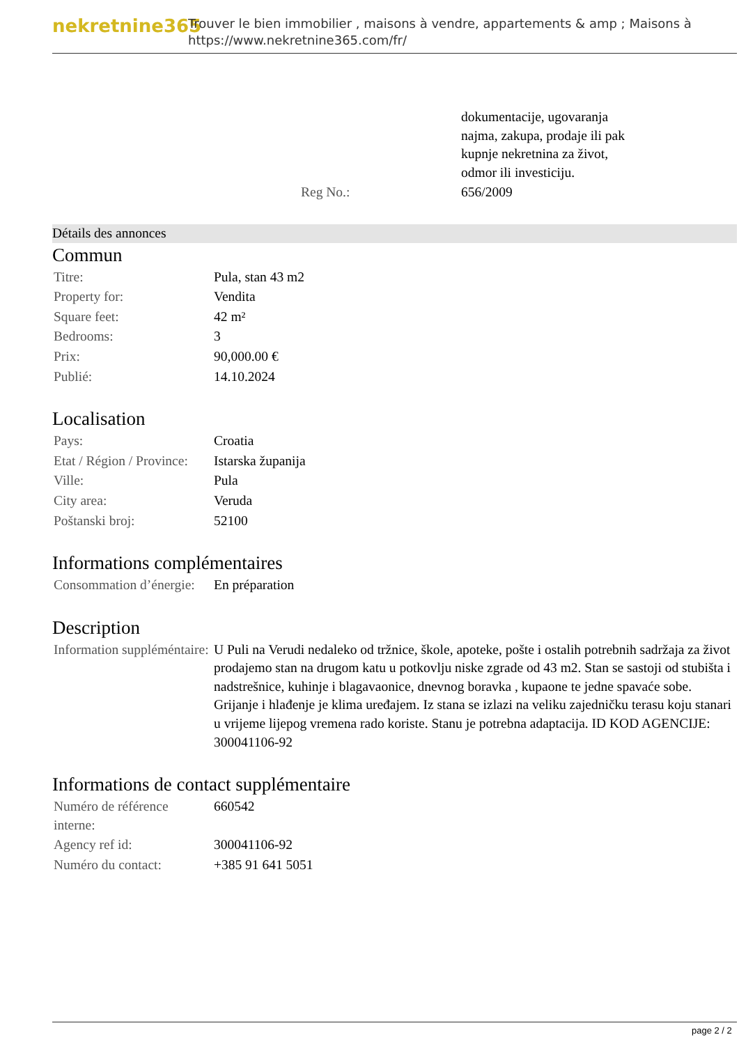nekretnine365
Trouver le bien immobilier , maisons à vendre, appartements & amp ; Maisons à
https://www.nekretnine365.com/fr/
| | dokumentacije, ugovaranja najma, zakupa, prodaje ili pak kupnje nekretnina za život, odmor ili investiciju. |
| Reg No.: | 656/2009 |
Détails des annonces
Commun
| Titre: | Pula, stan 43 m2 |
| Property for: | Vendita |
| Square feet: | 42 m² |
| Bedrooms: | 3 |
| Prix: | 90,000.00 € |
| Publié: | 14.10.2024 |
Localisation
| Pays: | Croatia |
| Etat / Région / Province: | Istarska županija |
| Ville: | Pula |
| City area: | Veruda |
| Poštanski broj: | 52100 |
Informations complémentaires
| Consommation d’énergie: | En préparation |
Description
| Information suppléméntaire: | U Puli na Verudi nedaleko od tržnice, škole, apoteke, pošte i ostalih potrebnih sadržaja za život prodajemo stan na drugom katu u potkovlju niske zgrade od 43 m2. Stan se sastoji od stubišta i nadstrešnice, kuhinje i blagavaonice, dnevnog boravka , kupaone te jedne spavaće sobe. Grijanje i hlađenje je klima uređajem. Iz stana se izlazi na veliku zajedničku terasu koju stanari u vrijeme lijepog vremena rado koriste. Stanu je potrebna adaptacija. ID KOD AGENCIJE: 300041106-92 |
Informations de contact supplémentaire
| Numéro de référence interne: | 660542 |
| Agency ref id: | 300041106-92 |
| Numéro du contact: | +385 91 641 5051 |
page 2 / 2